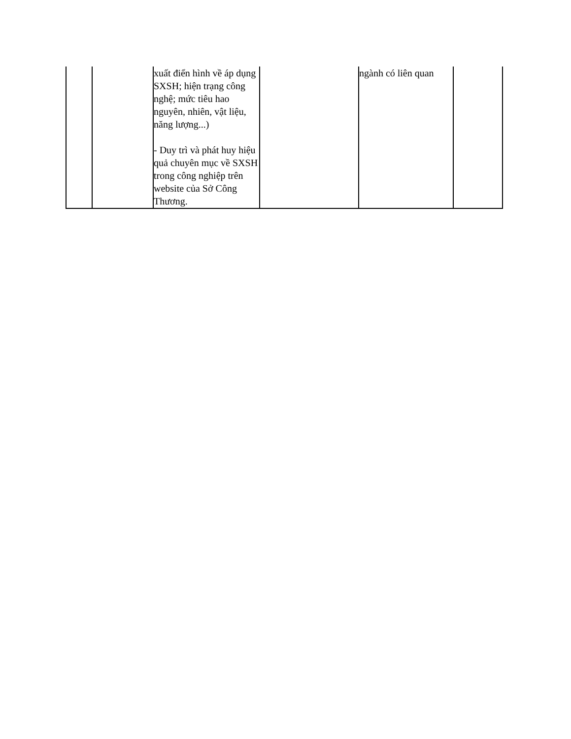| | | xuất điển hình về áp dụng SXSH; hiện trạng công nghệ; mức tiêu hao nguyên, nhiên, vật liệu, năng lượng...) - Duy trì và phát huy hiệu quả chuyên mục về SXSH trong công nghiệp trên website của Sở Công Thương. | | ngành có liên quan | |